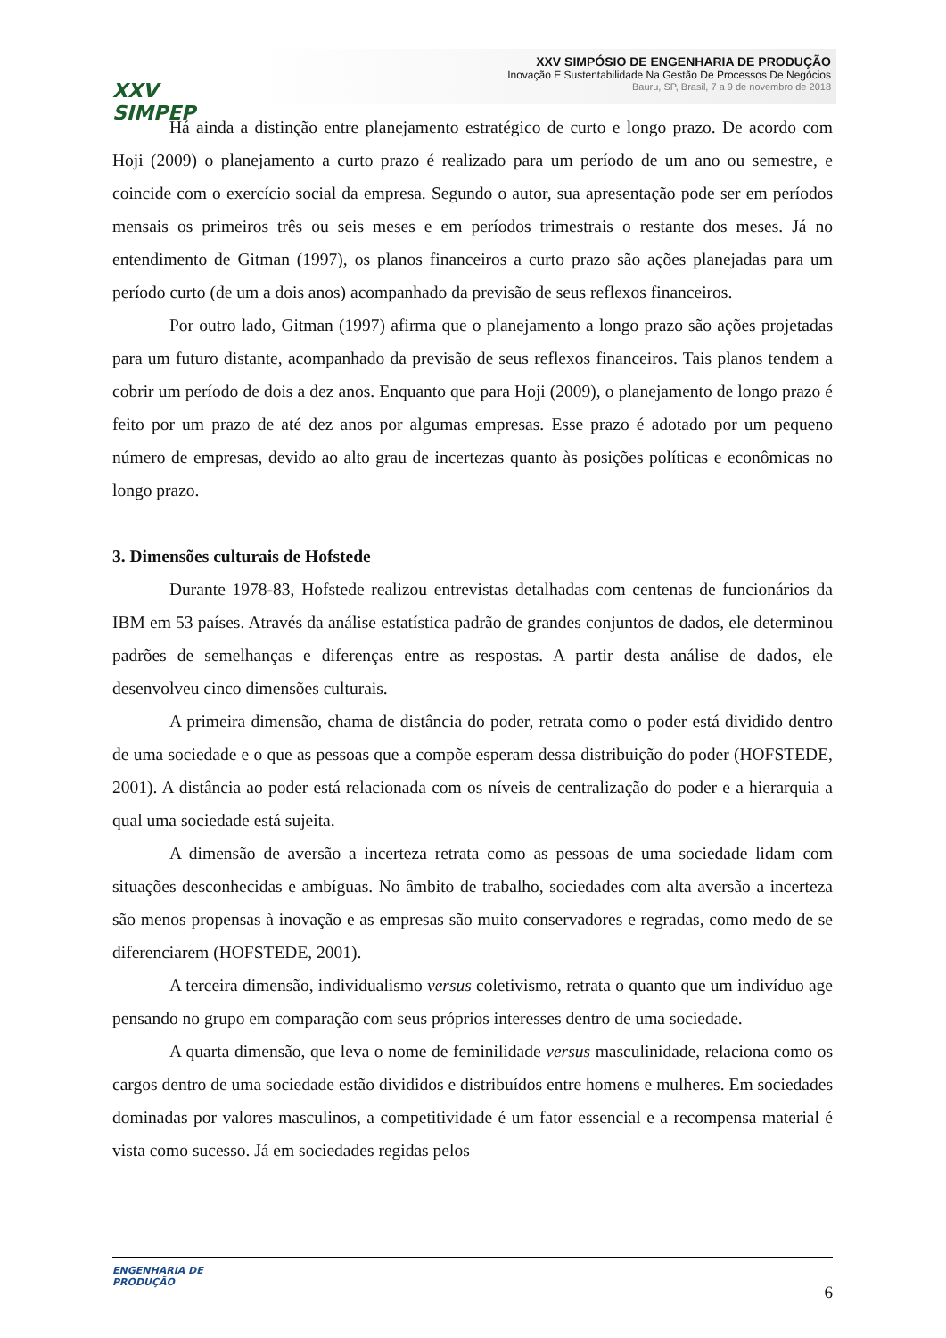XXV SIMPEP
XXV SIMPÓSIO DE ENGENHARIA DE PRODUÇÃO
Inovação E Sustentabilidade Na Gestão De Processos De Negócios
Bauru, SP, Brasil, 7 a 9 de novembro de 2018
Há ainda a distinção entre planejamento estratégico de curto e longo prazo. De acordo com Hoji (2009) o planejamento a curto prazo é realizado para um período de um ano ou semestre, e coincide com o exercício social da empresa. Segundo o autor, sua apresentação pode ser em períodos mensais os primeiros três ou seis meses e em períodos trimestrais o restante dos meses. Já no entendimento de Gitman (1997), os planos financeiros a curto prazo são ações planejadas para um período curto (de um a dois anos) acompanhado da previsão de seus reflexos financeiros.
Por outro lado, Gitman (1997) afirma que o planejamento a longo prazo são ações projetadas para um futuro distante, acompanhado da previsão de seus reflexos financeiros. Tais planos tendem a cobrir um período de dois a dez anos. Enquanto que para Hoji (2009), o planejamento de longo prazo é feito por um prazo de até dez anos por algumas empresas. Esse prazo é adotado por um pequeno número de empresas, devido ao alto grau de incertezas quanto às posições políticas e econômicas no longo prazo.
3. Dimensões culturais de Hofstede
Durante 1978-83, Hofstede realizou entrevistas detalhadas com centenas de funcionários da IBM em 53 países. Através da análise estatística padrão de grandes conjuntos de dados, ele determinou padrões de semelhanças e diferenças entre as respostas. A partir desta análise de dados, ele desenvolveu cinco dimensões culturais.
A primeira dimensão, chama de distância do poder, retrata como o poder está dividido dentro de uma sociedade e o que as pessoas que a compõe esperam dessa distribuição do poder (HOFSTEDE, 2001). A distância ao poder está relacionada com os níveis de centralização do poder e a hierarquia a qual uma sociedade está sujeita.
A dimensão de aversão a incerteza retrata como as pessoas de uma sociedade lidam com situações desconhecidas e ambíguas. No âmbito de trabalho, sociedades com alta aversão a incerteza são menos propensas à inovação e as empresas são muito conservadores e regradas, como medo de se diferenciarem (HOFSTEDE, 2001).
A terceira dimensão, individualismo versus coletivismo, retrata o quanto que um indivíduo age pensando no grupo em comparação com seus próprios interesses dentro de uma sociedade.
A quarta dimensão, que leva o nome de feminilidade versus masculinidade, relaciona como os cargos dentro de uma sociedade estão divididos e distribuídos entre homens e mulheres. Em sociedades dominadas por valores masculinos, a competitividade é um fator essencial e a recompensa material é vista como sucesso. Já em sociedades regidas pelos
ENGENHARIA DE
PRODUÇÃO
6